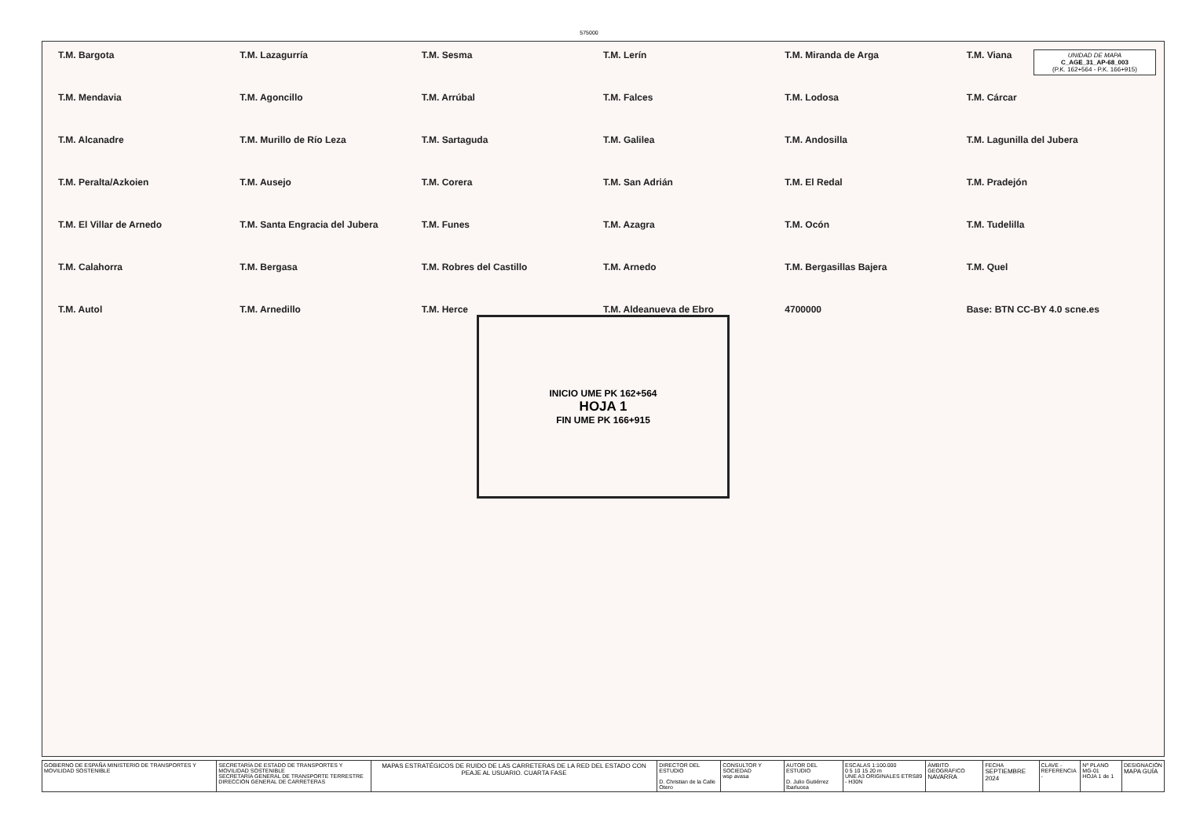575000
UNIDAD DE MAPA
C_AGE_31_AP-68_003
(P.K. 162+564 - P.K. 166+915)
T.M. Bargota T.M. Lazagurría T.M. Sesma T.M. Lerín T.M. Miranda de Arga T.M. Viana T.M. Mendavia T.M. Agoncillo T.M. Arrúbal T.M. Falces T.M. Lodosa T.M. Cárcar T.M. Alcanadre T.M. Murillo de Río Leza T.M. Sartaguda T.M. Galilea T.M. Andosilla T.M. Lagunilla del Jubera T.M. Peralta/Azkoien T.M. Ausejo T.M. Corera T.M. San Adrián T.M. El Redal T.M. Pradejón T.M. El Villar de Arnedo T.M. Santa Engracia del Jubera T.M. Funes T.M. Azagra T.M. Ocón T.M. Tudelilla T.M. Calahorra T.M. Bergasa T.M. Robres del Castillo T.M. Arnedo T.M. Bergasillas Bajera T.M. Quel T.M. Autol T.M. Arnedillo T.M. Herce T.M. Aldeanueva de Ebro 4700000 Base: BTN CC-BY 4.0 scne.es
INICIO UME PK 162+564
HOJA 1
FIN UME PK 166+915
| GOBIERNO DE ESPAÑA MINISTERIO DE TRANSPORTES Y MOVILIDAD SOSTENIBLE | SECRETARÍA DE ESTADO DE TRANSPORTES Y MOVILIDAD SOSTENIBLE SECRETARÍA GENERAL DE TRANSPORTE TERRESTRE DIRECCIÓN GENERAL DE CARRETERAS | MAPAS ESTRATÉGICOS DE RUIDO DE LAS CARRETERAS DE LA RED DEL ESTADO CON PEAJE AL USUARIO. CUARTA FASE | DIRECTOR DEL ESTUDIO D. Christian de la Calle Otero | CONSULTOR Y SOCIEDAD wsp avasa | AUTOR DEL ESTUDIO D. Julio Gutiérrez Ibarlucea | ESCALAS 1:100.000 0 5 10 15 20 m UNE A3 ORIGINALES ETRS89 - H30N | ÁMBITO GEOGRÁFICO NAVARRA | FECHA SEPTIEMBRE 2024 | CLAVE - REFERENCIA - | Nº PLANO MG-01 HOJA 1 de 1 | DESIGNACIÓN MAPA GUÍA |